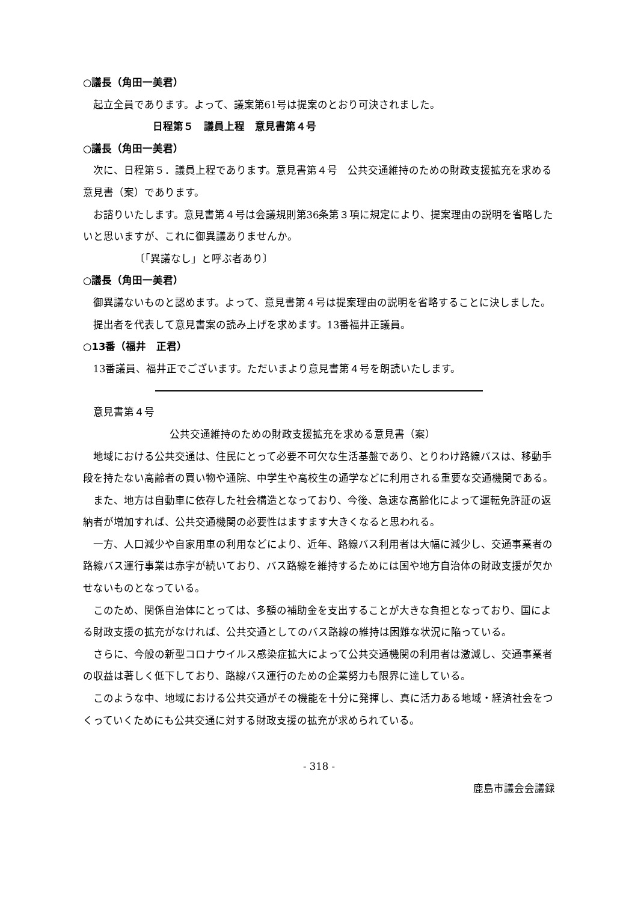○議長（角田一美君）
起立全員であります。よって、議案第61号は提案のとおり可決されました。
日程第５　議員上程　意見書第４号
○議長（角田一美君）
次に、日程第５．議員上程であります。意見書第４号　公共交通維持のための財政支援拡充を求める意見書（案）であります。
お諮りいたします。意見書第４号は会議規則第36条第３項に規定により、提案理由の説明を省略したいと思いますが、これに御異議ありませんか。
〔「異議なし」と呼ぶ者あり〕
○議長（角田一美君）
御異議ないものと認めます。よって、意見書第４号は提案理由の説明を省略することに決しました。
提出者を代表して意見書案の読み上げを求めます。13番福井正議員。
○13番（福井　正君）
13番議員、福井正でございます。ただいまより意見書第４号を朗読いたします。
意見書第４号
公共交通維持のための財政支援拡充を求める意見書（案）
地域における公共交通は、住民にとって必要不可欠な生活基盤であり、とりわけ路線バスは、移動手段を持たない高齢者の買い物や通院、中学生や高校生の通学などに利用される重要な交通機関である。
また、地方は自動車に依存した社会構造となっており、今後、急速な高齢化によって運転免許証の返納者が増加すれば、公共交通機関の必要性はますます大きくなると思われる。
一方、人口減少や自家用車の利用などにより、近年、路線バス利用者は大幅に減少し、交通事業者の路線バス運行事業は赤字が続いており、バス路線を維持するためには国や地方自治体の財政支援が欠かせないものとなっている。
このため、関係自治体にとっては、多額の補助金を支出することが大きな負担となっており、国による財政支援の拡充がなければ、公共交通としてのバス路線の維持は困難な状況に陥っている。
さらに、今般の新型コロナウイルス感染症拡大によって公共交通機関の利用者は激減し、交通事業者の収益は著しく低下しており、路線バス運行のための企業努力も限界に達している。
このような中、地域における公共交通がその機能を十分に発揮し、真に活力ある地域・経済社会をつくっていくためにも公共交通に対する財政支援の拡充が求められている。
- 318 -
鹿島市議会会議録